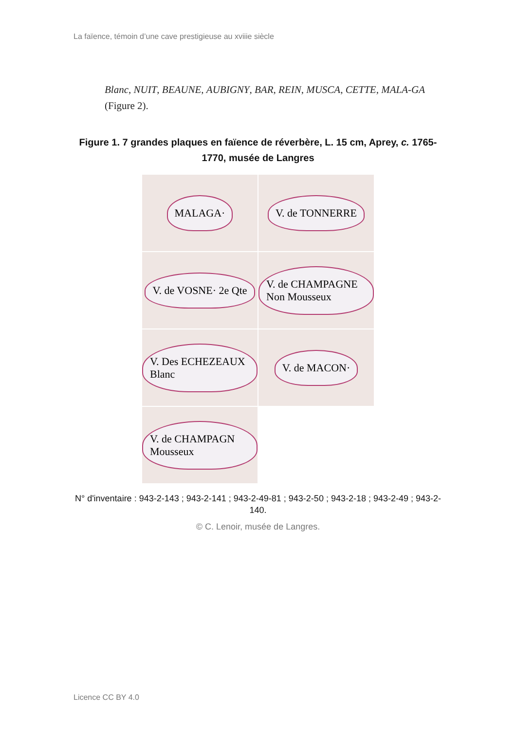La faïence, témoin d’une cave prestigieuse au xviiie siècle
Blanc, NUIT, BEAUNE, AUBIGNY, BAR, REIN, MUSCA, CETTE, MALA-GA (Figure 2).
Figure 1. 7 grandes plaques en faïence de réverbère, L. 15 cm, Aprey, c. 1765-1770, musée de Langres
MALAGA·
V. de TONNERRE
V. de VOSNE· 2e Qte
V. de CHAMPAGNE Non Mousseux
V. Des ECHEZEAUX Blanc
V. de MACON·
V. de CHAMPAGN Mousseux
N° d'inventaire : 943-2-143 ; 943-2-141 ; 943-2-49-81 ; 943-2-50 ; 943-2-18 ; 943-2-49 ; 943-2-140.
© C. Lenoir, musée de Langres.
Licence CC BY 4.0